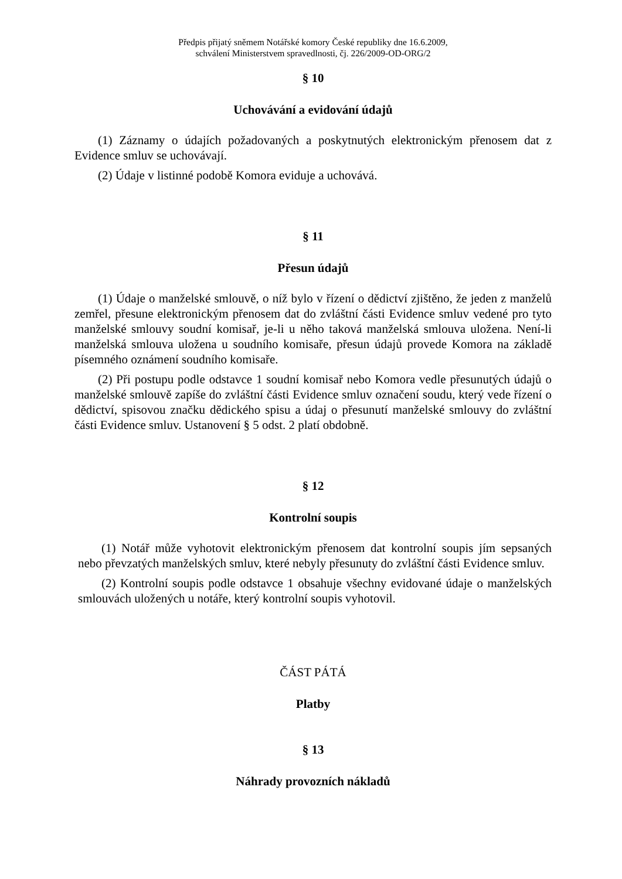Předpis přijatý sněmem Notářské komory České republiky dne 16.6.2009,
schválení Ministerstvem spravedlnosti, čj. 226/2009-OD-ORG/2
§ 10
Uchovávání a evidování údajů
(1) Záznamy o údajích požadovaných a poskytnutých elektronickým přenosem dat z Evidence smluv se uchovávají.
(2) Údaje v listinné podobě Komora eviduje a uchovává.
§ 11
Přesun údajů
(1) Údaje o manželské smlouvě, o níž bylo v řízení o dědictví zjištěno, že jeden z manželů zemřel, přesune elektronickým přenosem dat do zvláštní části Evidence smluv vedené pro tyto manželské smlouvy soudní komisař, je-li u něho taková manželská smlouva uložena. Není-li manželská smlouva uložena u soudního komisaře, přesun údajů provede Komora na základě písemného oznámení soudního komisaře.
(2) Při postupu podle odstavce 1 soudní komisař nebo Komora vedle přesunutých údajů o manželské smlouvě zapíše do zvláštní části Evidence smluv označení soudu, který vede řízení o dědictví, spisovou značku dědického spisu a údaj o přesunutí manželské smlouvy do zvláštní části Evidence smluv. Ustanovení § 5 odst. 2 platí obdobně.
§ 12
Kontrolní soupis
(1) Notář může vyhotovit elektronickým přenosem dat kontrolní soupis jím sepsaných nebo převzatých manželských smluv, které nebyly přesunuty do zvláštní části Evidence smluv.
(2) Kontrolní soupis podle odstavce 1 obsahuje všechny evidované údaje o manželských smlouvách uložených u notáře, který kontrolní soupis vyhotovil.
ČÁST PÁTÁ
Platby
§ 13
Náhrady provozních nákladů